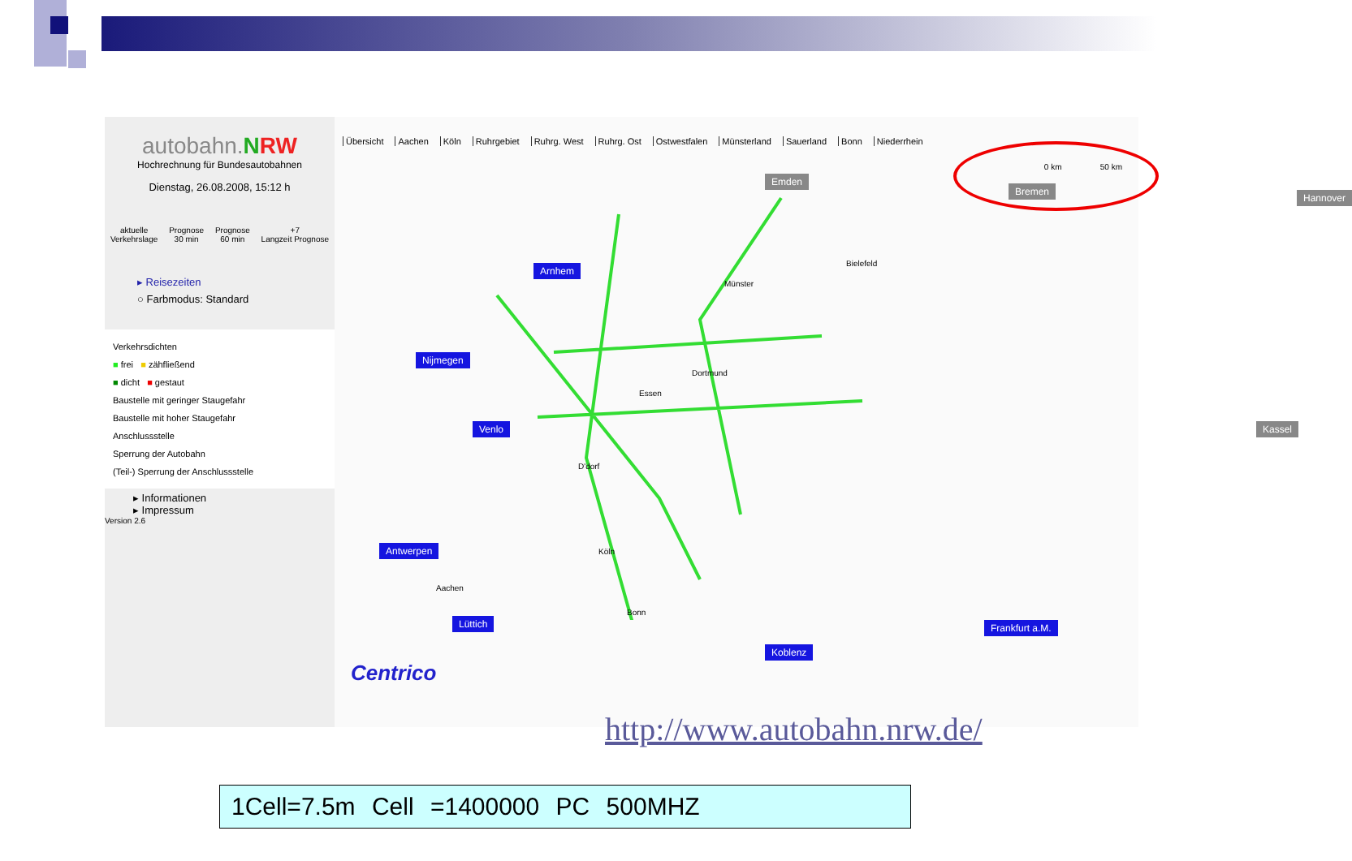autobahn.NRW
Hochrechnung für Bundesautobahnen
Dienstag, 26.08.2008, 15:12 h
aktuelle
Verkehrslage Prognose
30 min Prognose
60 min +7
Langzeit Prognose
▸ Reisezeiten
○ Farbmodus: Standard
Verkehrsdichten
■ frei ■ zähfließend
■ dicht ■ gestaut
Baustelle mit geringer Staugefahr
Baustelle mit hoher Staugefahr
Anschlussstelle
Sperrung der Autobahn
(Teil-) Sperrung der Anschlussstelle
▸ Informationen
▸ Impressum
Version 2.6
Übersicht Aachen Köln Ruhrgebiet Ruhrg. West Ruhrg. Ost Ostwestfalen Münsterland Sauerland Bonn Niederrhein
0 km 50 km
Emden
Bremen
Hannover
Arnhem
Nijmegen
Venlo
Antwerpen
Lüttich
Koblenz
Frankfurt a.M.
Kassel
Münster
Bielefeld
Dortmund
Essen
D'dorf
Köln
Aachen
Bonn
Centrico
http://www.autobahn.nrw.de/
1Cell=7.5m Cell =1400000 PC 500MHZ